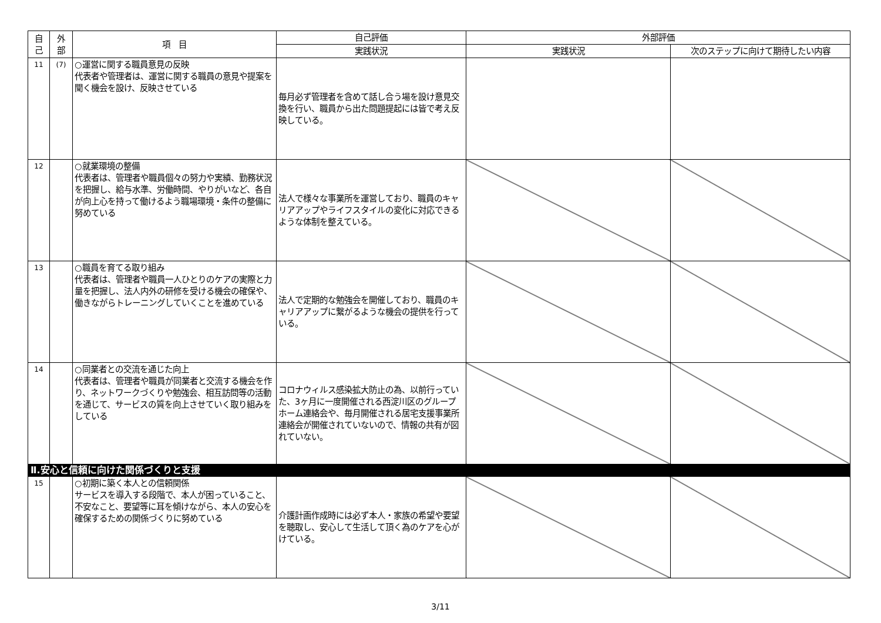| 自 己 | 外 部 | 項 目 | 自己評価 | 外部評価 | |
| --- | --- | --- | --- | --- | --- |
| | | | 実践状況 | 実践状況 | 次のステップに向けて期待したい内容 |
| 11 | (7) | ○運営に関する職員意見の反映 代表者や管理者は、運営に関する職員の意見や提案を聞く機会を設け、反映させている | 毎月必ず管理者を含めて話し合う場を設け意見交換を行い、職員から出た問題提起には皆で考え反映している。 | | |
| 12 | | ○就業環境の整備 代表者は、管理者や職員個々の努力や実績、勤務状況を把握し、給与水準、労働時間、やりがいなど、各自が向上心を持って働けるよう職場環境・条件の整備に努めている | 法人で様々な事業所を運営しており、職員のキャリアアップやライフスタイルの変化に対応できるような体制を整えている。 | | |
| 13 | | ○職員を育てる取り組み 代表者は、管理者や職員一人ひとりのケアの実際と力量を把握し、法人内外の研修を受ける機会の確保や、働きながらトレーニングしていくことを進めている | 法人で定期的な勉強会を開催しており、職員のキャリアアップに繋がるような機会の提供を行っている。 | | |
| 14 | | ○同業者との交流を通じた向上 代表者は、管理者や職員が同業者と交流する機会を作り、ネットワークづくりや勉強会、相互訪問等の活動を通じて、サービスの質を向上させていく取り組みをしている | コロナウィルス感染拡大防止の為、以前行っていた、3ヶ月に一度開催される西淀川区のグループホーム連絡会や、毎月開催される居宅支援事業所連絡会が開催されていないので、情報の共有が図れていない。 | | |
| Ⅱ.安心と信頼に向けた関係づくりと支援 | | | | | |
| 15 | | ○初期に築く本人との信頼関係 サービスを導入する段階で、本人が困っていること、不安なこと、要望等に耳を傾けながら、本人の安心を確保するための関係づくりに努めている | 介護計画作成時には必ず本人・家族の希望や要望を聴取し、安心して生活して頂く為のケアを心がけている。 | | |
3/11